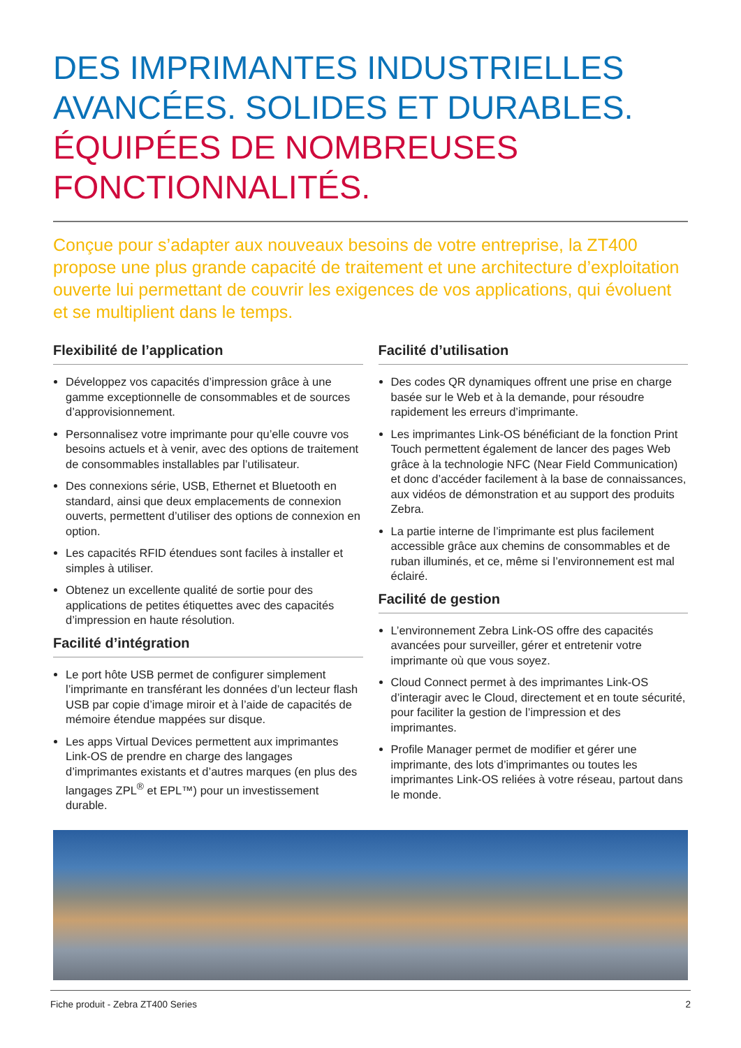DES IMPRIMANTES INDUSTRIELLES AVANCÉES. SOLIDES ET DURABLES.
ÉQUIPÉES DE NOMBREUSES FONCTIONNALITÉS.
Conçue pour s’adapter aux nouveaux besoins de votre entreprise, la ZT400 propose une plus grande capacité de traitement et une architecture d’exploitation ouverte lui permettant de couvrir les exigences de vos applications, qui évoluent et se multiplient dans le temps.
Flexibilité de l’application
Développez vos capacités d’impression grâce à une gamme exceptionnelle de consommables et de sources d’approvisionnement.
Personnalisez votre imprimante pour qu’elle couvre vos besoins actuels et à venir, avec des options de traitement de consommables installables par l’utilisateur.
Des connexions série, USB, Ethernet et Bluetooth en standard, ainsi que deux emplacements de connexion ouverts, permettent d’utiliser des options de connexion en option.
Les capacités RFID étendues sont faciles à installer et simples à utiliser.
Obtenez un excellente qualité de sortie pour des applications de petites étiquettes avec des capacités d’impression en haute résolution.
Facilité d’intégration
Le port hôte USB permet de configurer simplement l’imprimante en transférant les données d’un lecteur flash USB par copie d’image miroir et à l’aide de capacités de mémoire étendue mappées sur disque.
Les apps Virtual Devices permettent aux imprimantes Link-OS de prendre en charge des langages d’imprimantes existants et d’autres marques (en plus des langages ZPL<sup>®</sup> et EPL™) pour un investissement durable.
Facilité d’utilisation
Des codes QR dynamiques offrent une prise en charge basée sur le Web et à la demande, pour résoudre rapidement les erreurs d’imprimante.
Les imprimantes Link-OS bénéficiant de la fonction Print Touch permettent également de lancer des pages Web grâce à la technologie NFC (Near Field Communication) et donc d’accéder facilement à la base de connaissances, aux vidéos de démonstration et au support des produits Zebra.
La partie interne de l’imprimante est plus facilement accessible grâce aux chemins de consommables et de ruban illuminés, et ce, même si l’environnement est mal éclairé.
Facilité de gestion
L’environnement Zebra Link-OS offre des capacités avancées pour surveiller, gérer et entretenir votre imprimante où que vous soyez.
Cloud Connect permet à des imprimantes Link-OS d’interagir avec le Cloud, directement et en toute sécurité, pour faciliter la gestion de l’impression et des imprimantes.
Profile Manager permet de modifier et gérer une imprimante, des lots d’imprimantes ou toutes les imprimantes Link-OS reliées à votre réseau, partout dans le monde.
Fiche produit - Zebra ZT400 Series 2